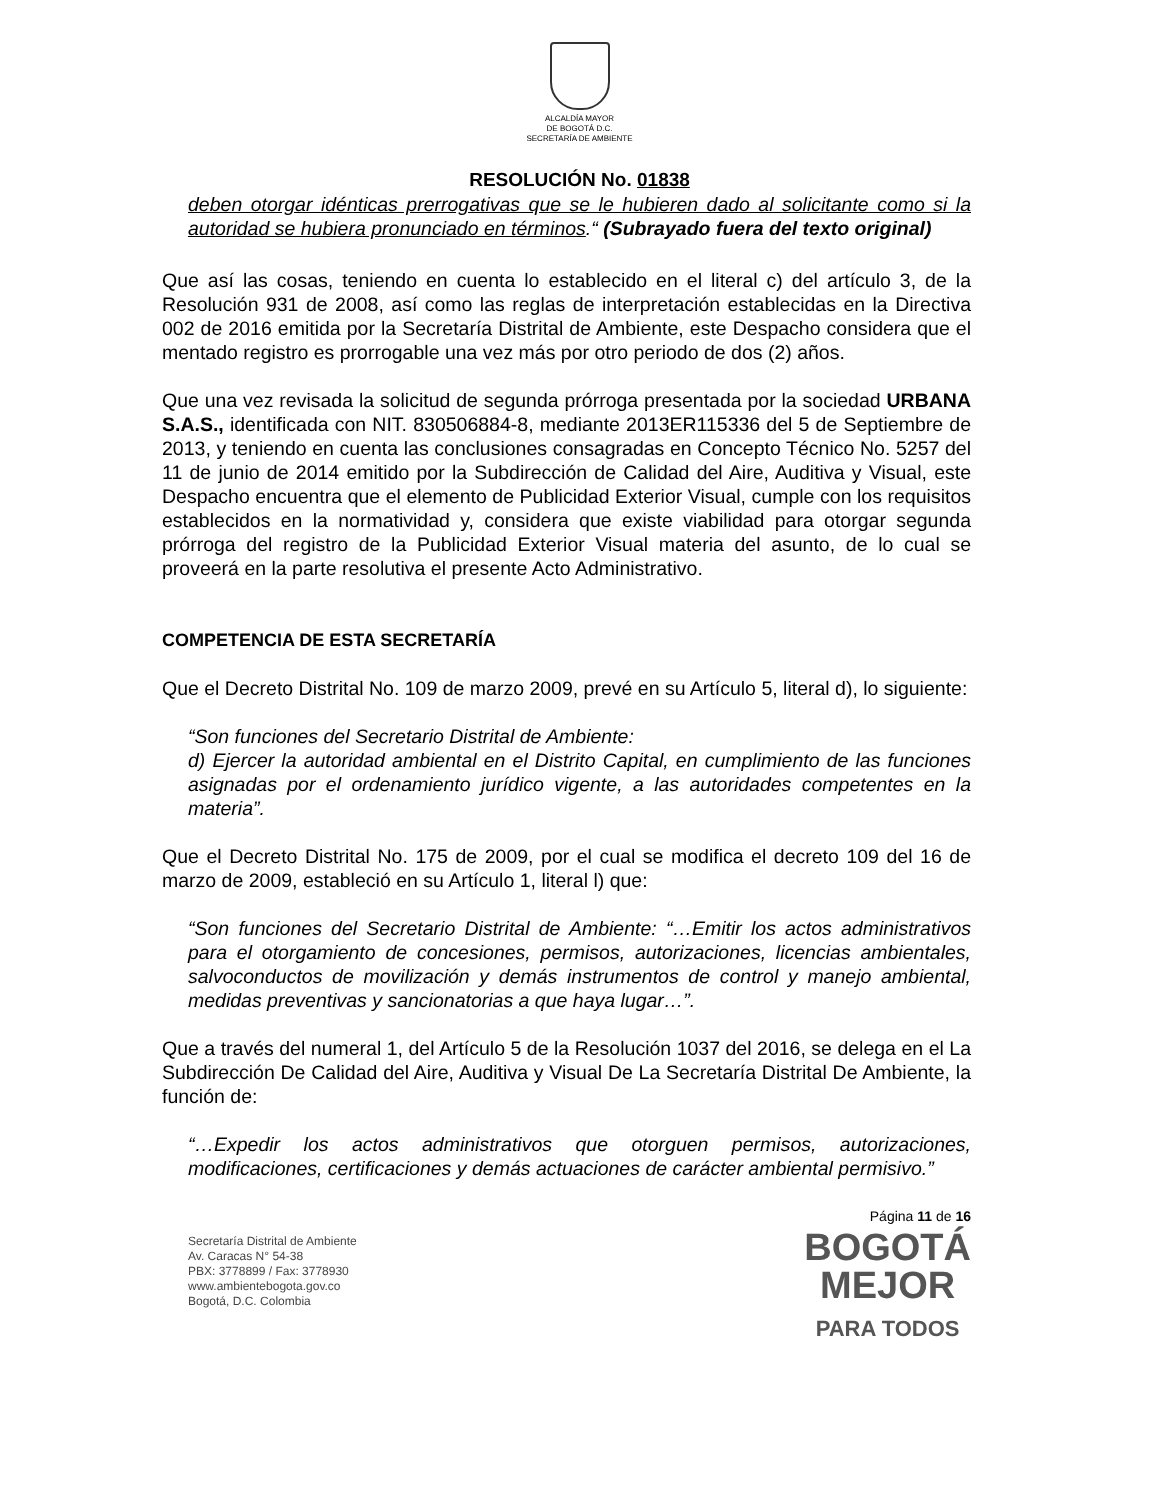ALCALDÍA MAYOR
DE BOGOTÁ D.C.
SECRETARÍA DE AMBIENTE
RESOLUCIÓN No. 01838
deben otorgar idénticas prerrogativas que se le hubieren dado al solicitante como si la autoridad se hubiera pronunciado en términos.“ (Subrayado fuera del texto original)
Que así las cosas, teniendo en cuenta lo establecido en el literal c) del artículo 3, de la Resolución 931 de 2008, así como las reglas de interpretación establecidas en la Directiva 002 de 2016 emitida por la Secretaría Distrital de Ambiente, este Despacho considera que el mentado registro es prorrogable una vez más por otro periodo de dos (2) años.
Que una vez revisada la solicitud de segunda prórroga presentada por la sociedad URBANA S.A.S., identificada con NIT. 830506884-8, mediante 2013ER115336 del 5 de Septiembre de 2013, y teniendo en cuenta las conclusiones consagradas en Concepto Técnico No. 5257 del 11 de junio de 2014 emitido por la Subdirección de Calidad del Aire, Auditiva y Visual, este Despacho encuentra que el elemento de Publicidad Exterior Visual, cumple con los requisitos establecidos en la normatividad y, considera que existe viabilidad para otorgar segunda prórroga del registro de la Publicidad Exterior Visual materia del asunto, de lo cual se proveerá en la parte resolutiva el presente Acto Administrativo.
COMPETENCIA DE ESTA SECRETARÍA
Que el Decreto Distrital No. 109 de marzo 2009, prevé en su Artículo 5, literal d), lo siguiente:
“Son funciones del Secretario Distrital de Ambiente:
d) Ejercer la autoridad ambiental en el Distrito Capital, en cumplimiento de las funciones asignadas por el ordenamiento jurídico vigente, a las autoridades competentes en la materia”.
Que el Decreto Distrital No. 175 de 2009, por el cual se modifica el decreto 109 del 16 de marzo de 2009, estableció en su Artículo 1, literal l) que:
“Son funciones del Secretario Distrital de Ambiente: “…Emitir los actos administrativos para el otorgamiento de concesiones, permisos, autorizaciones, licencias ambientales, salvoconductos de movilización y demás instrumentos de control y manejo ambiental, medidas preventivas y sancionatorias a que haya lugar…”.
Que a través del numeral 1, del Artículo 5 de la Resolución 1037 del 2016, se delega en el La Subdirección De Calidad del Aire, Auditiva y Visual De La Secretaría Distrital De Ambiente, la función de:
“…Expedir los actos administrativos que otorguen permisos, autorizaciones, modificaciones, certificaciones y demás actuaciones de carácter ambiental permisivo.”
Secretaría Distrital de Ambiente
Av. Caracas N° 54-38
PBX: 3778899 / Fax: 3778930
www.ambientebogota.gov.co
Bogotá, D.C. Colombia
Página 11 de 16
BOGOTÁ
MEJOR
PARA TODOS